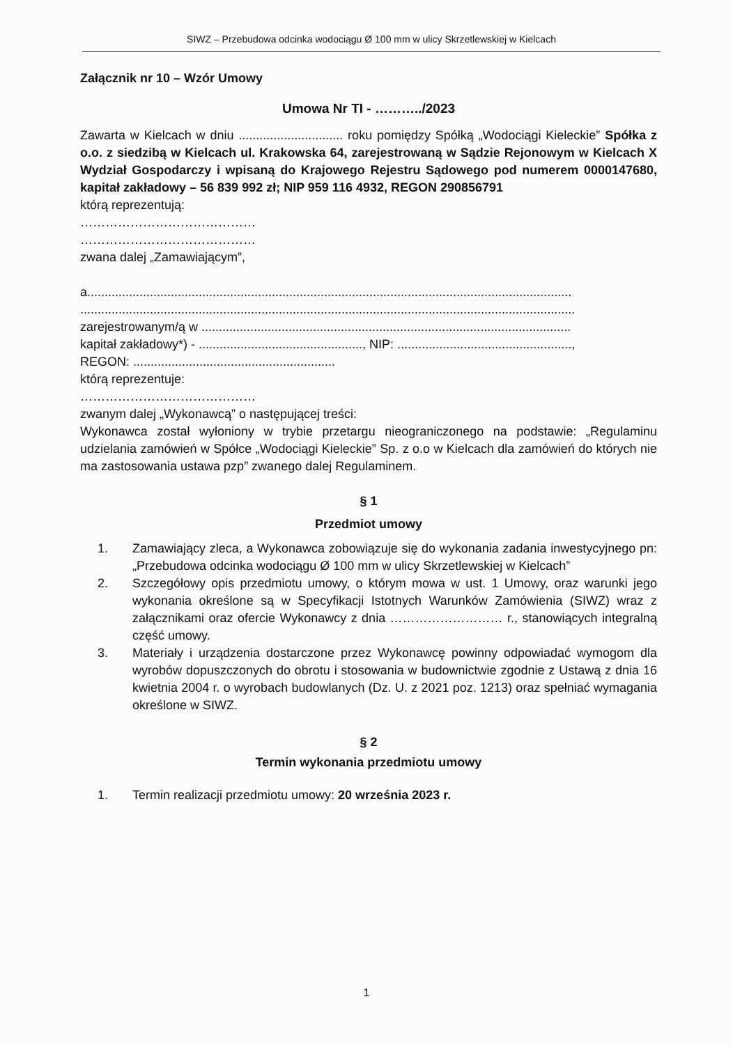SIWZ – Przebudowa odcinka wodociągu Ø 100 mm w ulicy Skrzetlewskiej w Kielcach
Załącznik nr 10 – Wzór Umowy
Umowa Nr TI - ………../2023
Zawarta w Kielcach w dniu .............................. roku pomiędzy Spółką „Wodociągi Kieleckie” Spółka z o.o. z siedzibą w Kielcach ul. Krakowska 64, zarejestrowaną w Sądzie Rejonowym w Kielcach X Wydział Gospodarczy i wpisaną do Krajowego Rejestru Sądowego pod numerem 0000147680, kapitał zakładowy – 56 839 992 zł; NIP 959 116 4932, REGON 290856791
którą reprezentują:
……………………………………
……………………………………
zwana dalej „Zamawiającym”,
a...........................................................................................................................................
..............................................................................................................................................
zarejestrowanym/ą w ..........................................................................................................
kapitał zakładowy*) - ..............................................., NIP: ..................................................,
REGON: ..........................................................
którą reprezentuje:
……………………………………
zwanym dalej „Wykonawcą” o następującej treści:
Wykonawca został wyłoniony w trybie przetargu nieograniczonego na podstawie: „Regulaminu udzielania zamówień w Spółce „Wodociągi Kieleckie” Sp. z o.o w Kielcach dla zamówień do których nie ma zastosowania ustawa pzp” zwanego dalej Regulaminem.
§ 1
Przedmiot umowy
1. Zamawiający zleca, a Wykonawca zobowiązuje się do wykonania zadania inwestycyjnego pn: „Przebudowa odcinka wodociągu Ø 100 mm w ulicy Skrzetlewskiej w Kielcach”
2. Szczegółowy opis przedmiotu umowy, o którym mowa w ust. 1 Umowy, oraz warunki jego wykonania określone są w Specyfikacji Istotnych Warunków Zamówienia (SIWZ) wraz z załącznikami oraz ofercie Wykonawcy z dnia ……………………… r., stanowiących integralną część umowy.
3. Materiały i urządzenia dostarczone przez Wykonawcę powinny odpowiadać wymogom dla wyrobów dopuszczonych do obrotu i stosowania w budownictwie zgodnie z Ustawą z dnia 16 kwietnia 2004 r. o wyrobach budowlanych (Dz. U. z 2021 poz. 1213) oraz spełniać wymagania określone w SIWZ.
§ 2
Termin wykonania przedmiotu umowy
1. Termin realizacji przedmiotu umowy: 20 września 2023 r.
1